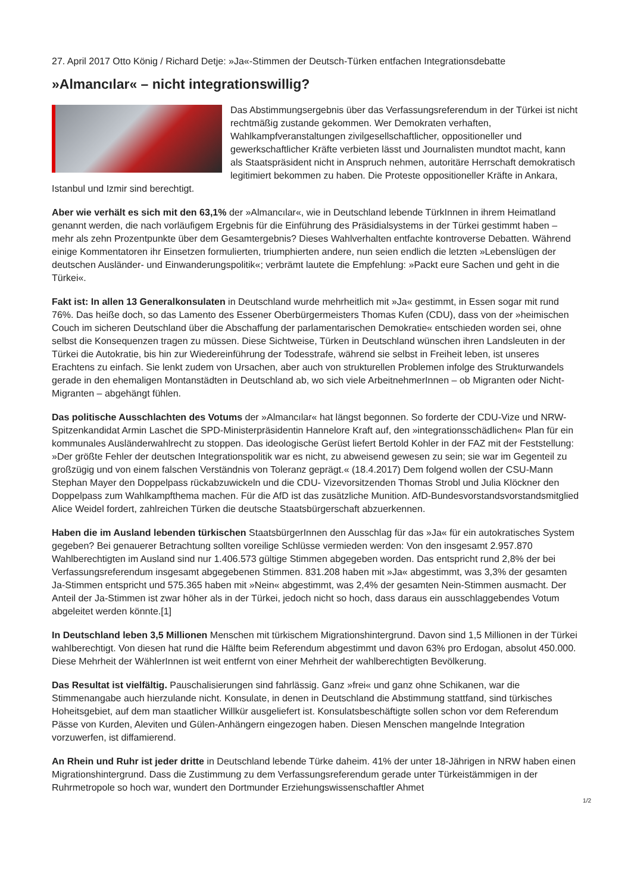27. April 2017 Otto König / Richard Detje: »Ja«-Stimmen der Deutsch-Türken entfachen Integrationsdebatte
»Almancılar« – nicht integrationswillig?
Das Abstimmungsergebnis über das Verfassungsreferendum in der Türkei ist nicht rechtmäßig zustande gekommen. Wer Demokraten verhaften, Wahlkampfveranstaltungen zivilgesellschaftlicher, oppositioneller und gewerkschaftlicher Kräfte verbieten lässt und Journalisten mundtot macht, kann als Staatspräsident nicht in Anspruch nehmen, autoritäre Herrschaft demokratisch legitimiert bekommen zu haben. Die Proteste oppositioneller Kräfte in Ankara, Istanbul und Izmir sind berechtigt.
Aber wie verhält es sich mit den 63,1% der »Almancılar«, wie in Deutschland lebende TürkInnen in ihrem Heimatland genannt werden, die nach vorläufigem Ergebnis für die Einführung des Präsidialsystems in der Türkei gestimmt haben – mehr als zehn Prozentpunkte über dem Gesamtergebnis? Dieses Wahlverhalten entfachte kontroverse Debatten. Während einige Kommentatoren ihr Einsetzen formulierten, triumphierten andere, nun seien endlich die letzten »Lebenslügen der deutschen Ausländer- und Einwanderungspolitik«; verbrämt lautete die Empfehlung: »Packt eure Sachen und geht in die Türkei«.
Fakt ist: In allen 13 Generalkonsulaten in Deutschland wurde mehrheitlich mit »Ja« gestimmt, in Essen sogar mit rund 76%. Das heiße doch, so das Lamento des Essener Oberbürgermeisters Thomas Kufen (CDU), dass von der »heimischen Couch im sicheren Deutschland über die Abschaffung der parlamentarischen Demokratie« entschieden worden sei, ohne selbst die Konsequenzen tragen zu müssen. Diese Sichtweise, Türken in Deutschland wünschen ihren Landsleuten in der Türkei die Autokratie, bis hin zur Wiedereinführung der Todesstrafe, während sie selbst in Freiheit leben, ist unseres Erachtens zu einfach. Sie lenkt zudem von Ursachen, aber auch von strukturellen Problemen infolge des Strukturwandels gerade in den ehemaligen Montanstädten in Deutschland ab, wo sich viele ArbeitnehmerInnen – ob Migranten oder Nicht-Migranten – abgehängt fühlen.
Das politische Ausschlachten des Votums der »Almancılar« hat längst begonnen. So forderte der CDU-Vize und NRW-Spitzenkandidat Armin Laschet die SPD-Ministerpräsidentin Hannelore Kraft auf, den »integrationsschädlichen« Plan für ein kommunales Ausländerwahlrecht zu stoppen. Das ideologische Gerüst liefert Bertold Kohler in der FAZ mit der Feststellung: »Der größte Fehler der deutschen Integrationspolitik war es nicht, zu abweisend gewesen zu sein; sie war im Gegenteil zu großzügig und von einem falschen Verständnis von Toleranz geprägt.« (18.4.2017) Dem folgend wollen der CSU-Mann Stephan Mayer den Doppelpass rückabzuwickeln und die CDU- Vizevorsitzenden Thomas Strobl und Julia Klöckner den Doppelpass zum Wahlkampfthema machen. Für die AfD ist das zusätzliche Munition. AfD-Bundesvorstandsvorstandsmitglied Alice Weidel fordert, zahlreichen Türken die deutsche Staatsbürgerschaft abzuerkennen.
Haben die im Ausland lebenden türkischen StaatsbürgerInnen den Ausschlag für das »Ja« für ein autokratisches System gegeben? Bei genauerer Betrachtung sollten voreilige Schlüsse vermieden werden: Von den insgesamt 2.957.870 Wahlberechtigten im Ausland sind nur 1.406.573 gültige Stimmen abgegeben worden. Das entspricht rund 2,8% der bei Verfassungsreferendum insgesamt abgegebenen Stimmen. 831.208 haben mit »Ja« abgestimmt, was 3,3% der gesamten Ja-Stimmen entspricht und 575.365 haben mit »Nein« abgestimmt, was 2,4% der gesamten Nein-Stimmen ausmacht. Der Anteil der Ja-Stimmen ist zwar höher als in der Türkei, jedoch nicht so hoch, dass daraus ein ausschlaggebendes Votum abgeleitet werden könnte.[1]
In Deutschland leben 3,5 Millionen Menschen mit türkischem Migrationshintergrund. Davon sind 1,5 Millionen in der Türkei wahlberechtigt. Von diesen hat rund die Hälfte beim Referendum abgestimmt und davon 63% pro Erdogan, absolut 450.000. Diese Mehrheit der WählerInnen ist weit entfernt von einer Mehrheit der wahlberechtigten Bevölkerung.
Das Resultat ist vielfältig. Pauschalisierungen sind fahrlässig. Ganz »frei« und ganz ohne Schikanen, war die Stimmenangabe auch hierzulande nicht. Konsulate, in denen in Deutschland die Abstimmung stattfand, sind türkisches Hoheitsgebiet, auf dem man staatlicher Willkür ausgeliefert ist. Konsulatsbeschäftigte sollen schon vor dem Referendum Pässe von Kurden, Aleviten und Gülen-Anhängern eingezogen haben. Diesen Menschen mangelnde Integration vorzuwerfen, ist diffamierend.
An Rhein und Ruhr ist jeder dritte in Deutschland lebende Türke daheim. 41% der unter 18-Jährigen in NRW haben einen Migrationshintergrund. Dass die Zustimmung zu dem Verfassungsreferendum gerade unter Türkeistämmigen in der Ruhrmetropole so hoch war, wundert den Dortmunder Erziehungswissenschaftler Ahmet
1/2